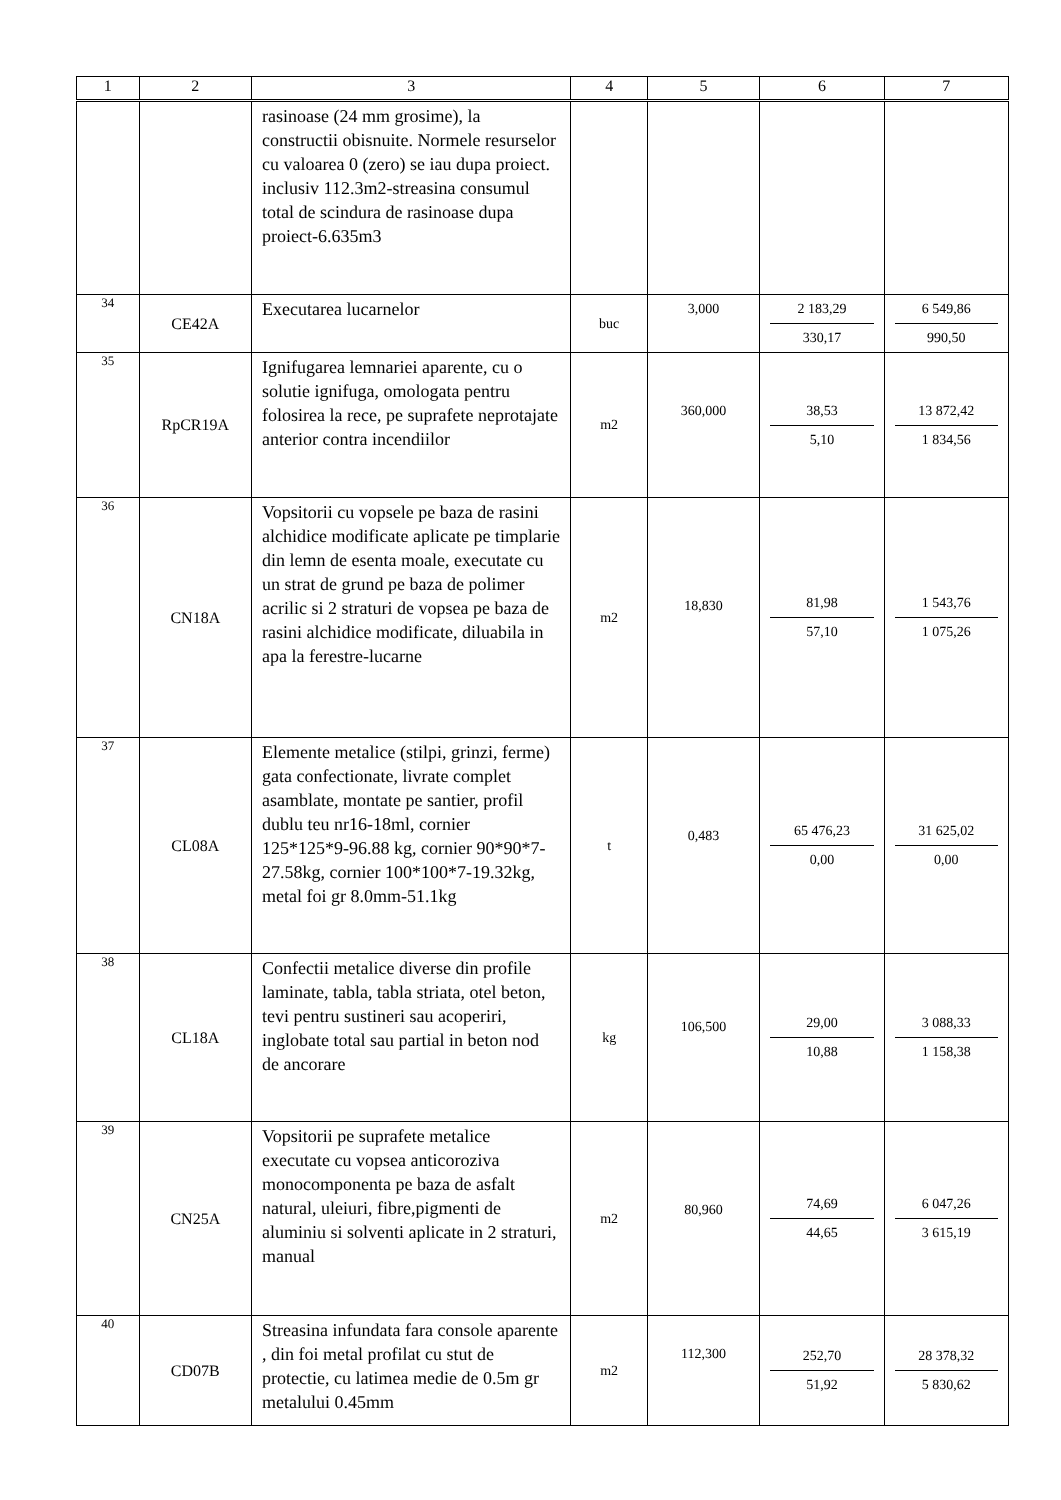| 1 | 2 | 3 | 4 | 5 | 6 | 7 |
| --- | --- | --- | --- | --- | --- | --- |
| | | rasinoase (24 mm grosime), la constructii obisnuite. Normele resurselor cu valoarea 0 (zero) se iau dupa proiect. inclusiv 112.3m2-streasina consumul total de scindura de rasinoase dupa proiect-6.635m3 | | | | |
| 34 | CE42A | Executarea lucarnelor | buc | 3,000 | 2 183,29 330,17 | 6 549,86 990,50 |
| 35 | RpCR19A | Ignifugarea lemnariei aparente, cu o solutie ignifuga, omologata pentru folosirea la rece, pe suprafete neprotajate anterior contra incendiilor | m2 | 360,000 | 38,53 5,10 | 13 872,42 1 834,56 |
| 36 | CN18A | Vopsitorii cu vopsele pe baza de rasini alchidice modificate aplicate pe timplarie din lemn de esenta moale, executate cu un strat de grund pe baza de polimer acrilic si 2 straturi de vopsea pe baza de rasini alchidice modificate, diluabila in apa la ferestre-lucarne | m2 | 18,830 | 81,98 57,10 | 1 543,76 1 075,26 |
| 37 | CL08A | Elemente metalice (stilpi, grinzi, ferme) gata confectionate, livrate complet asamblate, montate pe santier, profil dublu teu nr16-18ml, cornier 125*125*9-96.88 kg, cornier 90*90*7-27.58kg, cornier 100*100*7-19.32kg, metal foi gr 8.0mm-51.1kg | t | 0,483 | 65 476,23 0,00 | 31 625,02 0,00 |
| 38 | CL18A | Confectii metalice diverse din profile laminate, tabla, tabla striata, otel beton, tevi pentru sustineri sau acoperiri, inglobate total sau partial in beton nod de ancorare | kg | 106,500 | 29,00 10,88 | 3 088,33 1 158,38 |
| 39 | CN25A | Vopsitorii pe suprafete metalice executate cu vopsea anticoroziva monocomponenta pe baza de asfalt natural, uleiuri, fibre,pigmenti de aluminiu si solventi aplicate in 2 straturi, manual | m2 | 80,960 | 74,69 44,65 | 6 047,26 3 615,19 |
| 40 | CD07B | Streasina infundata fara console aparente , din foi metal profilat cu stut de protectie, cu latimea medie de 0.5m gr metalului 0.45mm | m2 | 112,300 | 252,70 51,92 | 28 378,32 5 830,62 |